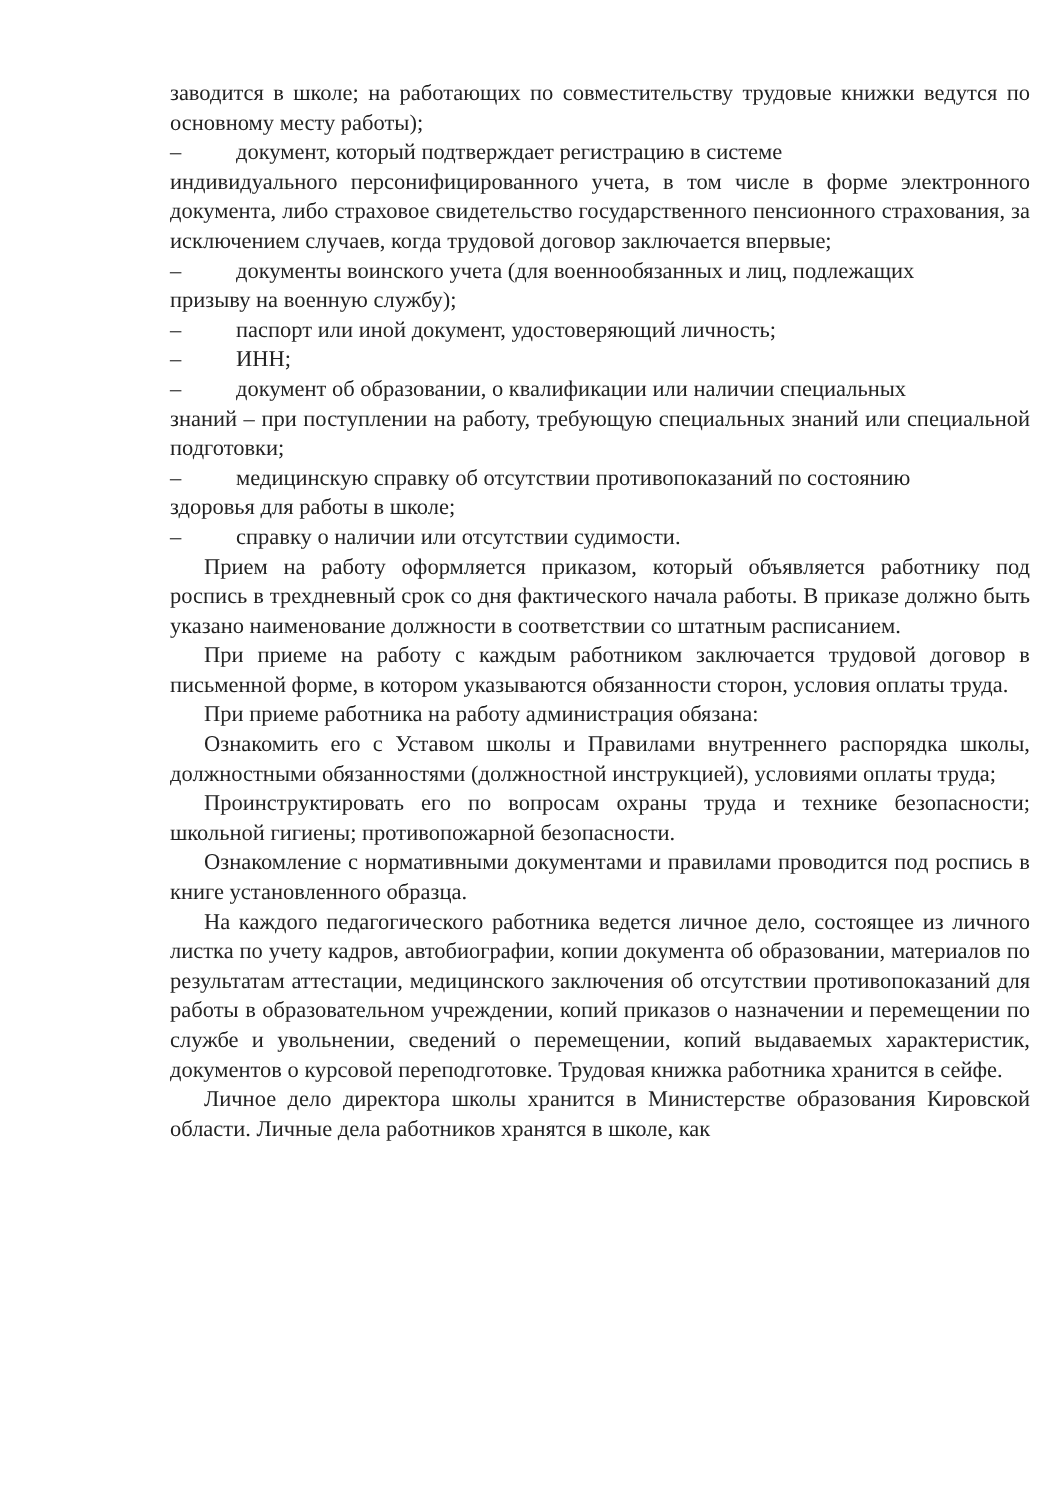заводится в школе; на работающих по совместительству трудовые книжки ведутся по основному месту работы);
– документ, который подтверждает регистрацию в системе
индивидуального персонифицированного учета, в том числе в форме электронного документа, либо страховое свидетельство государственного пенсионного страхования, за исключением случаев, когда трудовой договор заключается впервые;
– документы воинского учета (для военнообязанных и лиц, подлежащих
призыву на военную службу);
– паспорт или иной документ, удостоверяющий личность;
– ИНН;
– документ об образовании, о квалификации или наличии специальных
знаний – при поступлении на работу, требующую специальных знаний или специальной подготовки;
– медицинскую справку об отсутствии противопоказаний по состоянию
здоровья для работы в школе;
– справку о наличии или отсутствии судимости.
Прием на работу оформляется приказом, который объявляется работнику под роспись в трехдневный срок со дня фактического начала работы. В приказе должно быть указано наименование должности в соответствии со штатным расписанием.
При приеме на работу с каждым работником заключается трудовой договор в письменной форме, в котором указываются обязанности сторон, условия оплаты труда.
При приеме работника на работу администрация обязана:
Ознакомить его с Уставом школы и Правилами внутреннего распорядка школы, должностными обязанностями (должностной инструкцией), условиями оплаты труда;
Проинструктировать его по вопросам охраны труда и технике безопасности; школьной гигиены; противопожарной безопасности.
Ознакомление с нормативными документами и правилами проводится под роспись в книге установленного образца.
На каждого педагогического работника ведется личное дело, состоящее из личного листка по учету кадров, автобиографии, копии документа об образовании, материалов по результатам аттестации, медицинского заключения об отсутствии противопоказаний для работы в образовательном учреждении, копий приказов о назначении и перемещении по службе и увольнении, сведений о перемещении, копий выдаваемых характеристик, документов о курсовой переподготовке. Трудовая книжка работника хранится в сейфе.
Личное дело директора школы хранится в Министерстве образования Кировской области. Личные дела работников хранятся в школе, как